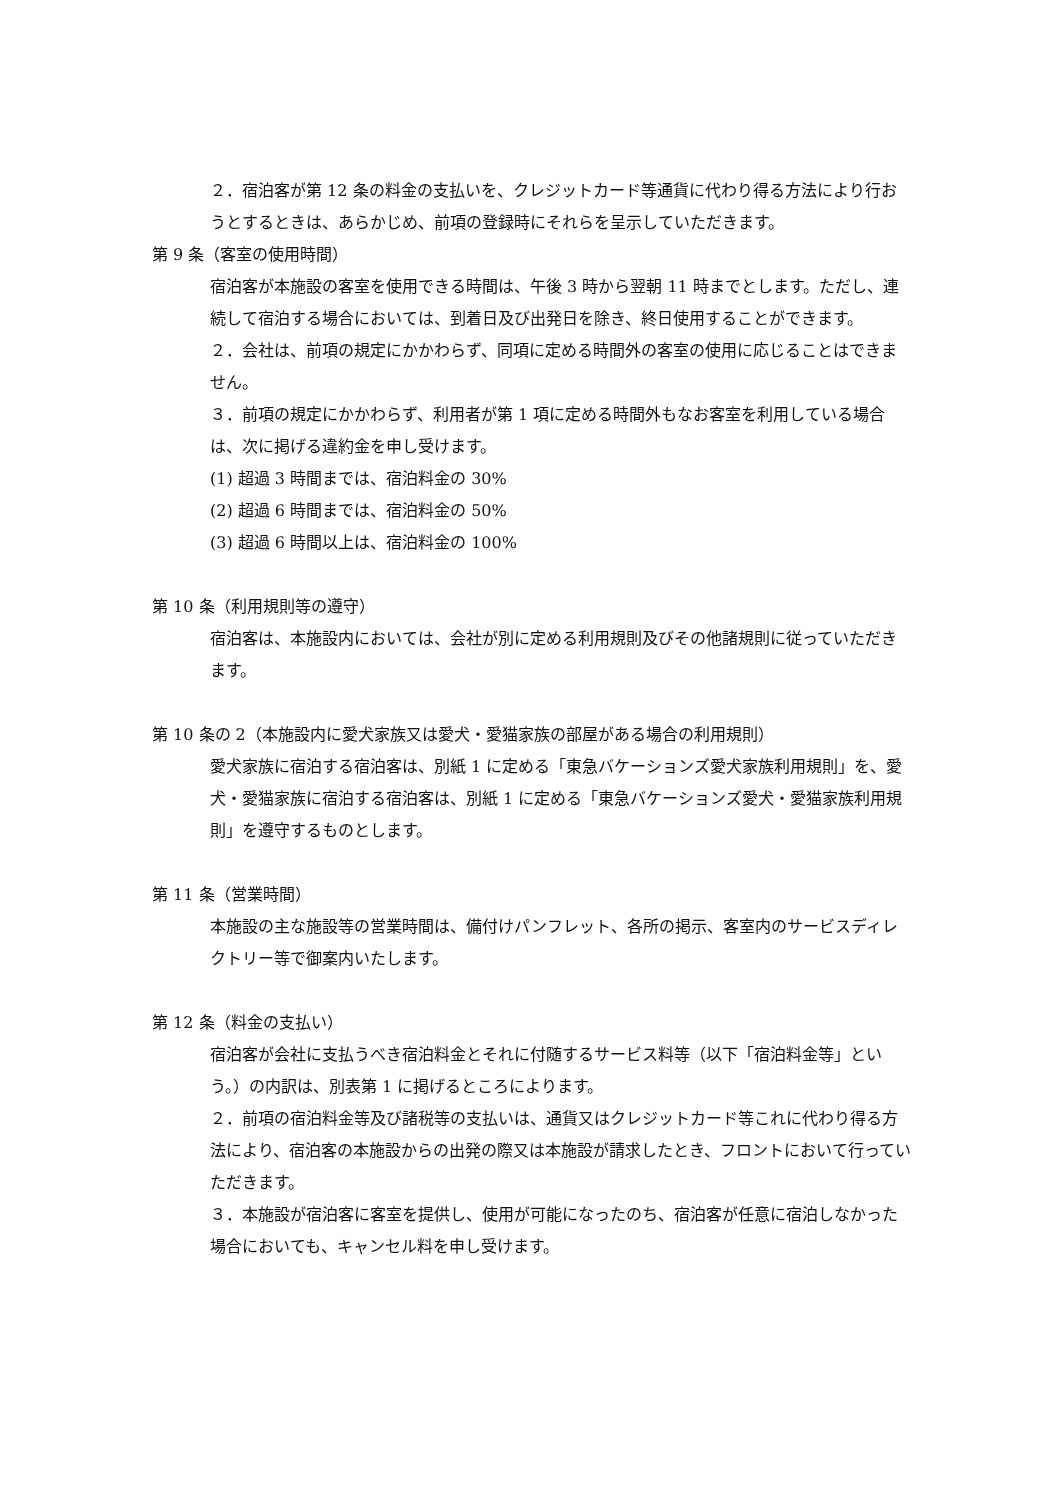２．宿泊客が第 12 条の料金の支払いを、クレジットカード等通貨に代わり得る方法により行おうとするときは、あらかじめ、前項の登録時にそれらを呈示していただきます。
第 9 条（客室の使用時間）
宿泊客が本施設の客室を使用できる時間は、午後 3 時から翌朝 11 時までとします。ただし、連続して宿泊する場合においては、到着日及び出発日を除き、終日使用することができます。
２．会社は、前項の規定にかかわらず、同項に定める時間外の客室の使用に応じることはできません。
３．前項の規定にかかわらず、利用者が第 1 項に定める時間外もなお客室を利用している場合は、次に掲げる違約金を申し受けます。
(1) 超過 3 時間までは、宿泊料金の 30%
(2) 超過 6 時間までは、宿泊料金の 50%
(3) 超過 6 時間以上は、宿泊料金の 100%
第 10 条（利用規則等の遵守）
宿泊客は、本施設内においては、会社が別に定める利用規則及びその他諸規則に従っていただきます。
第 10 条の 2（本施設内に愛犬家族又は愛犬・愛猫家族の部屋がある場合の利用規則）
愛犬家族に宿泊する宿泊客は、別紙 1 に定める「東急バケーションズ愛犬家族利用規則」を、愛犬・愛猫家族に宿泊する宿泊客は、別紙 1 に定める「東急バケーションズ愛犬・愛猫家族利用規則」を遵守するものとします。
第 11 条（営業時間）
本施設の主な施設等の営業時間は、備付けパンフレット、各所の掲示、客室内のサービスディレクトリー等で御案内いたします。
第 12 条（料金の支払い）
宿泊客が会社に支払うべき宿泊料金とそれに付随するサービス料等（以下「宿泊料金等」という。）の内訳は、別表第 1 に掲げるところによります。
２．前項の宿泊料金等及び諸税等の支払いは、通貨又はクレジットカード等これに代わり得る方法により、宿泊客の本施設からの出発の際又は本施設が請求したとき、フロントにおいて行っていただきます。
３．本施設が宿泊客に客室を提供し、使用が可能になったのち、宿泊客が任意に宿泊しなかった場合においても、キャンセル料を申し受けます。